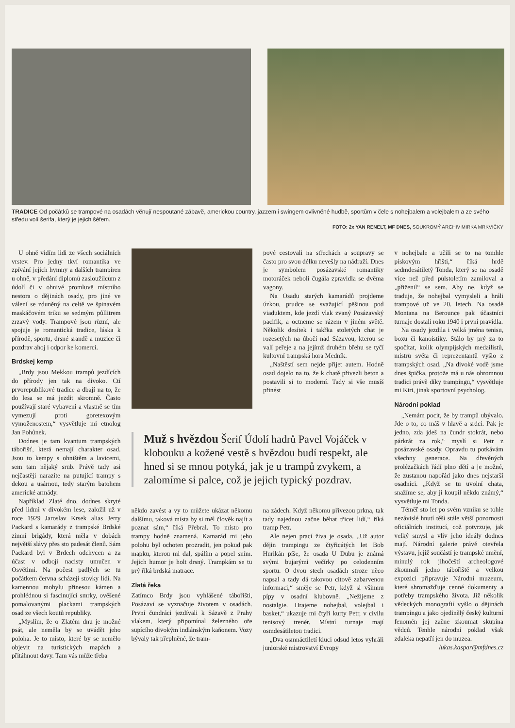TRADICE Od počátků se trampové na osadách věnují nespoutané zábavě, americkou country, jazzem i swingem ovlivněné hudbě, sportům v čele s nohejbalem a volejbalem a ze svého středu volí šerifa, který je jejich šéfem.
FOTO: 2x YAN RENELT, MF DNES, SOUKROMÝ ARCHIV MIRKA MRKVIČKY
U ohně vidím lidi ze všech sociálních vrstev. Pro jedny tkví romantika ve zpívání jejich hymny a dalších trampíren u ohně, v předání diplomů zasloužilcům z údolí či v ohnivé promluvě místního nestora o dějinách osady, pro jiné ve válení se zduněný na celtě ve špinavém maskáčovém triku se sedmým půllitrem zrzavý vody. Trampové jsou různí, ale spojuje je romantická tradice, láska k přírodě, sportu, drsné srandě a muzice či pozdrav ahoj i odpor ke komerci.
Brdskej kemp
„Brdy jsou Mekkou trampů jezdících do přírody jen tak na divoko. Ctí prvorepublikové tradice a dbají na to, že do lesa se má jezdit skromně. Často používají staré vybavení a vlastně se tím vymezují proti goretexovým vymoženostem,“ vysvětluje mi etnolog Jan Pohůnek.
Dodnes je tam kvantum trampských tábořišť, která nemají charakter osad. Jsou to kempy s ohništěm a lavicemi, sem tam nějaký srub. Právě tady asi nejčastěji narazíte na putující trampy s dekou a usárnou, tedy starým batohem americké armády.
Například Zlaté dno, dodnes skryté před lidmi v divokém lese, založil už v roce 1929 Jaroslav Krsek alias Jerry Packard s kamarády z trampské Brdské zimní brigády, která měla v dobách největší slávy přes sto padesát členů. Sám Packard byl v Brdech odchycen a za účast v odboji nacisty umučen v Osvětimi. Na počest padlých se tu počátkem června scházejí stovky lidí. Na kamennou mohylu přinesou kámen a prohlédnou si fascinující smrky, ověšené pomalovanými plackami trampských osad ze všech koutů republiky.
„Myslím, že o Zlatém dnu je možné psát, ale neměla by se uvádět jeho poloha. Je to místo, které by se nemělo objevit na turistických mapách a přitáhnout davy. Tam vás může třeba
pové cestovali na střechách a soupravy se často pro svou délku nevešly na nádraží. Dnes je symbolem posázavské romantiky motoráček neboli čugála zpravidla se dvěma vagony.
Na Osadu starých kamarádů projdeme úzkou, prudce se svažující pěšinou pod viaduktem, kde jezdí vlak zvaný Posázavský pacifik, a octneme se rázem v jiném světě. Několik desítek i takřka stoletých chat je rozesetých na úbočí nad Sázavou, kterou se valí peřeje a na jejímž druhém břehu se tyčí kultovní trampská hora Medník.
„Naštěstí sem nejde přijet autem. Hodně osad dojelo na to, že k chatě přivezli beton a postavili si to moderní. Tady si vše musíš přinést
Muž s hvězdou Šerif Údolí hadrů Pavel Vojáček v klobouku a kožené vestě s hvězdou budí respekt, ale hned si se mnou potyká, jak je u trampů zvykem, a zalomíme si palce, což je jejich typický pozdrav.
někdo zavést a vy to můžete ukázat někomu dalšímu, taková místa by si měl člověk najít a poznat sám,“ říká Přebral. To místo pro trampy hodně znamená. Kamarád mi jeho polohu byl ochoten prozradit, jen pokud pak mapku, kterou mi dal, spálím a popel sním. Jejich humor je holt drsný. Trampkám se tu prý říká brdská matrace.
Zlatá řeka
Zatímco Brdy jsou vyhlášené tábořišti, Posázaví se vyznačuje životem v osadách. První čundráci jezdívali k Sázavě z Prahy vlakem, který připomínal železného oře supícího divokým indiánským kaňonem. Vozy bývaly tak přeplněné, že tram-
na zádech. Když někomu přivezou prkna, tak tady najednou začne běhat třicet lidí,“ říká tramp Petr.
Ale nejen prací živa je osada. „Už autor dějin trampingu ze čtyřicátých let Bob Hurikán píše, že osada U Dubu je známá svými bujarými večírky po celodenním sportu. O dvou stech osadách stroze něco napsal a tady dá takovou citově zabarvenou informaci,“ směje se Petr, když si všimnu pípy v osadní klubovně. „Nežijeme z nostalgie. Hrajeme nohejbal, volejbal i basket,“ ukazuje mi čtyři kurty Petr, v civilu tenisový trenér. Místní turnaje mají osmdesátiletou tradici.
„Dva osmnáctiletí kluci odsud letos vyhráli juniorské mistrovství Evropy
v nohejbale a učili se to na tomhle pískovým hřišti,“ říká hrdě sedmdesátiletý Tonda, který se na osadě více než před půlstoletím zamiloval a „přiženil“ se sem. Aby ne, když se traduje, že nohejbal vymysleli a hráli trampové už ve 20. letech. Na osadě Montana na Berounce pak účastníci turnaje dostali roku 1940 i první pravidla.
Na osady jezdila i velká jména tenisu, boxu či kanoistiky. Stálo by prý za to spočítat, kolik olympijských medailistů, mistrů světa či reprezentantů vyšlo z trampských osad. „Na divoké vodě jsme dnes špička, protože má u nás ohromnou tradici právě díky trampingu,“ vysvětluje mi Kiri, jinak sportovní psycholog.
Národní poklad
„Nemám pocit, že by trampů ubývalo. Jde o to, co máš v hlavě a srdci. Pak je jedno, zda jdeš na čundr stokrát, nebo párkrát za rok,“ myslí si Petr z posázavské osady. Opravdu tu potkávám všechny generace. Na dřevěných prolézačkách řádí plno dětí a je možné, že zůstanou napořád jako dnes nejstarší osadníci. „Když se tu uvolní chata, snažíme se, aby ji koupil někdo známý,“ vysvětluje mi Tonda.
Téměř sto let po svém vzniku se tohle nezávislé hnutí těší stále větší pozornosti oficiálních institucí, což potvrzuje, jak velký smysl a vliv jeho ideály dodnes mají. Národní galerie právě otevřela výstavu, jejíž součástí je trampské umění, minulý rok jihočeští archeologové zkoumali jedno tábořiště a velkou expozici připravuje Národní muzeum, které shromažďuje cenné dokumenty a potřeby trampského života. Již několik vědeckých monografií vyšlo o dějinách trampingu a jako ojedinělý český kulturní fenomén jej začne zkoumat skupina vědců. Tenhle národní poklad však zdaleka nepatří jen do muzea.
lukas.kaspar@mfdnes.cz